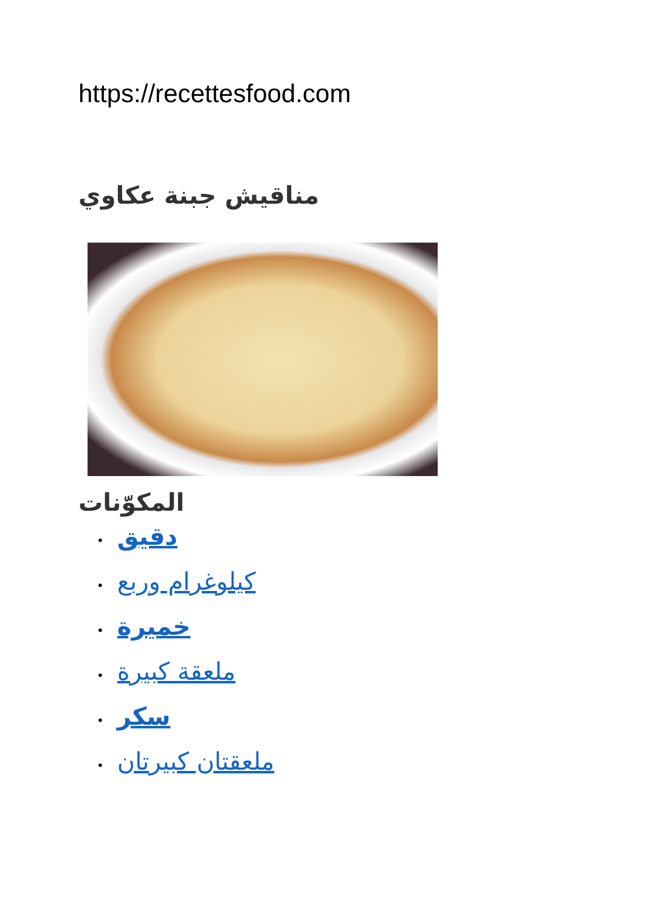https://recettesfood.com
مناقيش جبنة عكاوي
المكوّنات
• دقيق
• كيلوغرام وربع
• خميرة
• ملعقة كبيرة
• سكر
• ملعقتان كبيرتان